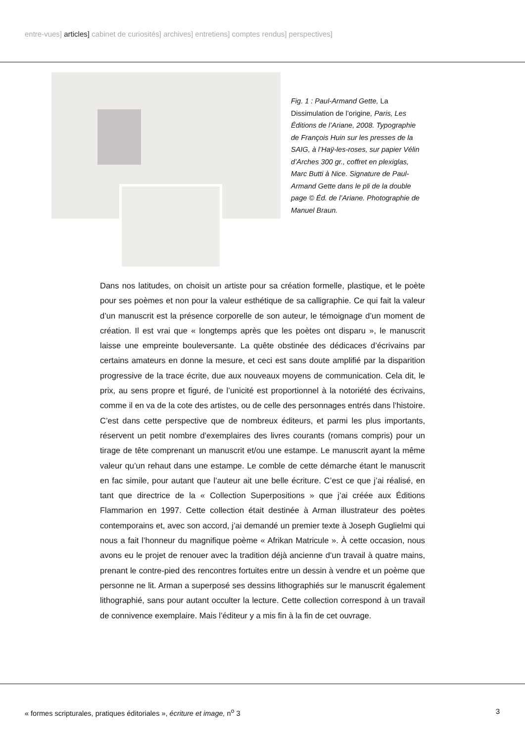entre-vues] articles] cabinet de curiosités] archives] entretiens] comptes rendus] perspectives]
Fig. 1 : Paul-Armand Gette, La Dissimulation de l’origine, Paris, Les Éditions de l’Ariane, 2008. Typographie de François Huin sur les presses de la SAIG, à l’Haÿ-les-roses, sur papier Vélin d’Arches 300 gr., coffret en plexiglas, Marc Butti à Nice. Signature de Paul-Armand Gette dans le pli de la double page © Éd. de l’Ariane. Photographie de Manuel Braun.
Dans nos latitudes, on choisit un artiste pour sa création formelle, plastique, et le poète pour ses poèmes et non pour la valeur esthétique de sa calligraphie. Ce qui fait la valeur d’un manuscrit est la présence corporelle de son auteur, le témoignage d’un moment de création. Il est vrai que « longtemps après que les poètes ont disparu », le manuscrit laisse une empreinte bouleversante. La quête obstinée des dédicaces d’écrivains par certains amateurs en donne la mesure, et ceci est sans doute amplifié par la disparition progressive de la trace écrite, due aux nouveaux moyens de communication. Cela dit, le prix, au sens propre et figuré, de l’unicité est proportionnel à la notoriété des écrivains, comme il en va de la cote des artistes, ou de celle des personnages entrés dans l’histoire. C’est dans cette perspective que de nombreux éditeurs, et parmi les plus importants, réservent un petit nombre d’exemplaires des livres courants (romans compris) pour un tirage de tête comprenant un manuscrit et/ou une estampe. Le manuscrit ayant la même valeur qu’un rehaut dans une estampe. Le comble de cette démarche étant le manuscrit en fac simile, pour autant que l’auteur ait une belle écriture. C’est ce que j’ai réalisé, en tant que directrice de la « Collection Superpositions » que j’ai créée aux Éditions Flammarion en 1997. Cette collection était destinée à Arman illustrateur des poètes contemporains et, avec son accord, j’ai demandé un premier texte à Joseph Guglielmi qui nous a fait l’honneur du magnifique poème « Afrikan Matricule ». À cette occasion, nous avons eu le projet de renouer avec la tradition déjà ancienne d’un travail à quatre mains, prenant le contre-pied des rencontres fortuites entre un dessin à vendre et un poème que personne ne lit. Arman a superposé ses dessins lithographiés sur le manuscrit également lithographié, sans pour autant occulter la lecture. Cette collection correspond à un travail de connivence exemplaire. Mais l’éditeur y a mis fin à la fin de cet ouvrage.
« formes scripturales, pratiques éditoriales », écriture et image, n<sup>o</sup> 3 3